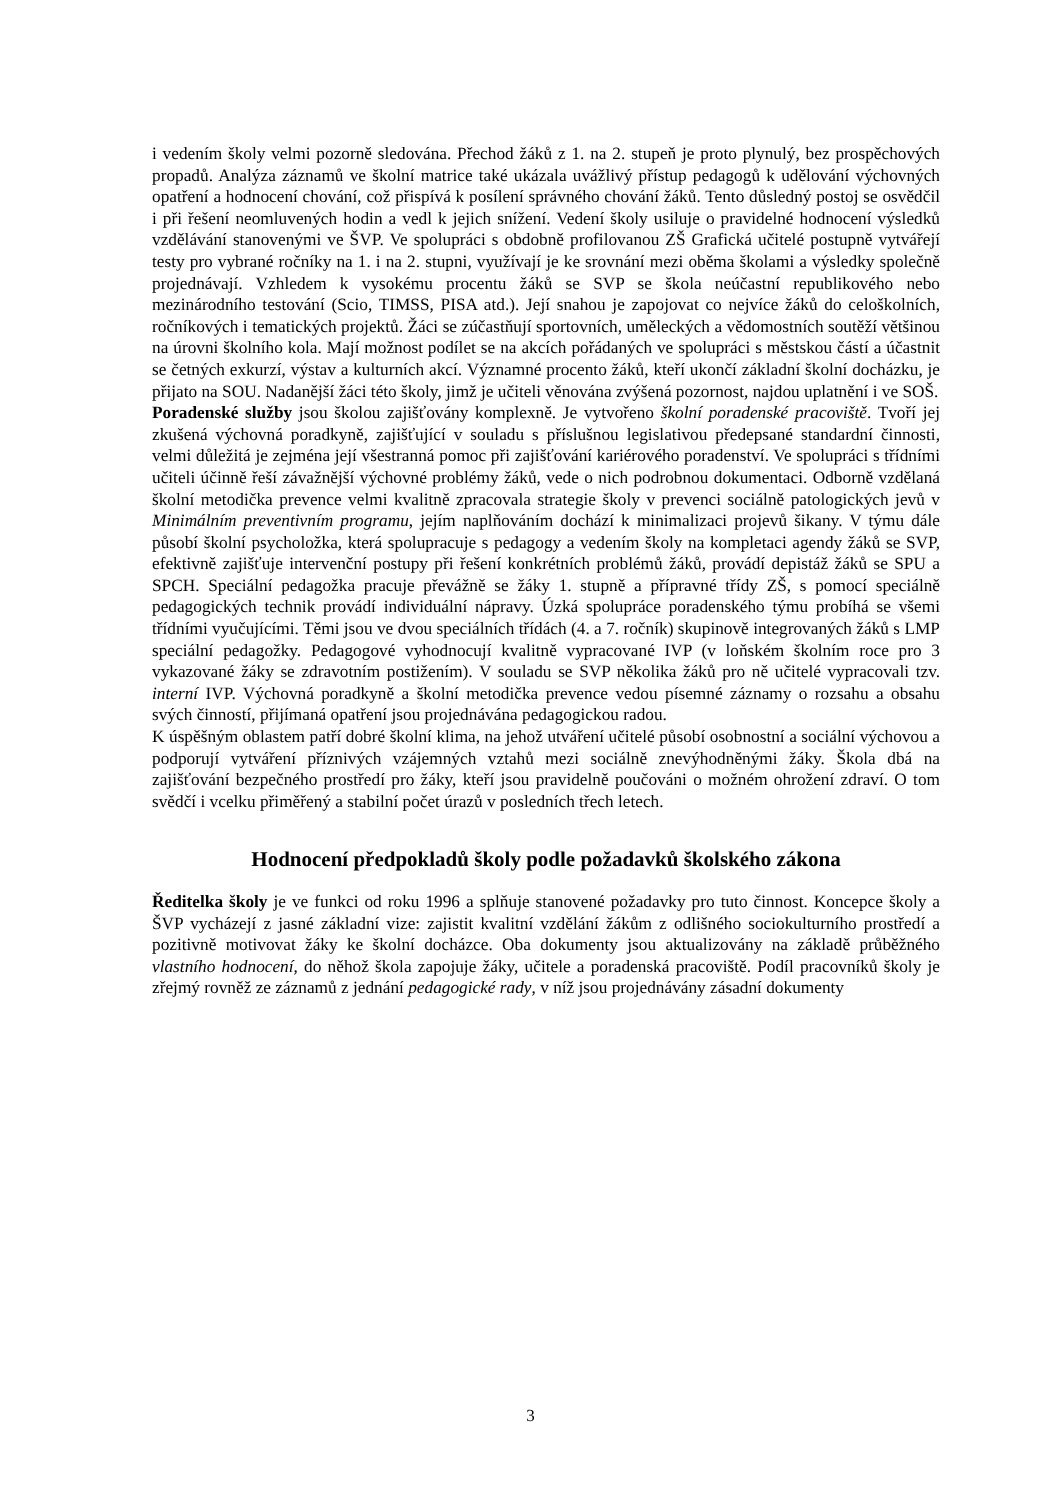i vedením školy velmi pozorně sledována. Přechod žáků z 1. na 2. stupeň je proto plynulý, bez prospěchových propadů. Analýza záznamů ve školní matrice také ukázala uvážlivý přístup pedagogů k udělování výchovných opatření a hodnocení chování, což přispívá k posílení správného chování žáků. Tento důsledný postoj se osvědčil i při řešení neomluvených hodin a vedl k jejich snížení. Vedení školy usiluje o pravidelné hodnocení výsledků vzdělávání stanovenými ve ŠVP. Ve spolupráci s obdobně profilovanou ZŠ Grafická učitelé postupně vytvářejí testy pro vybrané ročníky na 1. i na 2. stupni, využívají je ke srovnání mezi oběma školami a výsledky společně projednávají. Vzhledem k vysokému procentu žáků se SVP se škola neúčastní republikového nebo mezinárodního testování (Scio, TIMSS, PISA atd.). Její snahou je zapojovat co nejvíce žáků do celoškolních, ročníkových i tematických projektů. Žáci se zúčastňují sportovních, uměleckých a vědomostních soutěží většinou na úrovni školního kola. Mají možnost podílet se na akcích pořádaných ve spolupráci s městskou částí a účastnit se četných exkurzí, výstav a kulturních akcí. Významné procento žáků, kteří ukončí základní školní docházku, je přijato na SOU. Nadanější žáci této školy, jimž je učiteli věnována zvýšená pozornost, najdou uplatnění i ve SOŠ.
Poradenské služby jsou školou zajišťovány komplexně. Je vytvořeno školní poradenské pracoviště. Tvoří jej zkušená výchovná poradkyně, zajišťující v souladu s příslušnou legislativou předepsané standardní činnosti, velmi důležitá je zejména její všestranná pomoc při zajišťování kariérového poradenství. Ve spolupráci s třídními učiteli účinně řeší závažnější výchovné problémy žáků, vede o nich podrobnou dokumentaci. Odborně vzdělaná školní metodička prevence velmi kvalitně zpracovala strategie školy v prevenci sociálně patologických jevů v Minimálním preventivním programu, jejím naplňováním dochází k minimalizaci projevů šikany. V týmu dále působí školní psycholožka, která spolupracuje s pedagogy a vedením školy na kompletaci agendy žáků se SVP, efektivně zajišťuje intervenční postupy při řešení konkrétních problémů žáků, provádí depistáž žáků se SPU a SPCH. Speciální pedagožka pracuje převážně se žáky 1. stupně a přípravné třídy ZŠ, s pomocí speciálně pedagogických technik provádí individuální nápravy. Úzká spolupráce poradenského týmu probíhá se všemi třídními vyučujícími. Těmi jsou ve dvou speciálních třídách (4. a 7. ročník) skupinově integrovaných žáků s LMP speciální pedagožky. Pedagogové vyhodnocují kvalitně vypracované IVP (v loňském školním roce pro 3 vykazované žáky se zdravotním postižením). V souladu se SVP několika žáků pro ně učitelé vypracovali tzv. interní IVP. Výchovná poradkyně a školní metodička prevence vedou písemné záznamy o rozsahu a obsahu svých činností, přijímaná opatření jsou projednávána pedagogickou radou.
K úspěšným oblastem patří dobré školní klima, na jehož utváření učitelé působí osobnostní a sociální výchovou a podporují vytváření příznivých vzájemných vztahů mezi sociálně znevýhodněnými žáky. Škola dbá na zajišťování bezpečného prostředí pro žáky, kteří jsou pravidelně poučováni o možném ohrožení zdraví. O tom svědčí i vcelku přiměřený a stabilní počet úrazů v posledních třech letech.
Hodnocení předpokladů školy podle požadavků školského zákona
Ředitelka školy je ve funkci od roku 1996 a splňuje stanovené požadavky pro tuto činnost. Koncepce školy a ŠVP vycházejí z jasné základní vize: zajistit kvalitní vzdělání žákům z odlišného sociokulturního prostředí a pozitivně motivovat žáky ke školní docházce. Oba dokumenty jsou aktualizovány na základě průběžného vlastního hodnocení, do něhož škola zapojuje žáky, učitele a poradenská pracoviště. Podíl pracovníků školy je zřejmý rovněž ze záznamů z jednání pedagogické rady, v níž jsou projednávány zásadní dokumenty
3